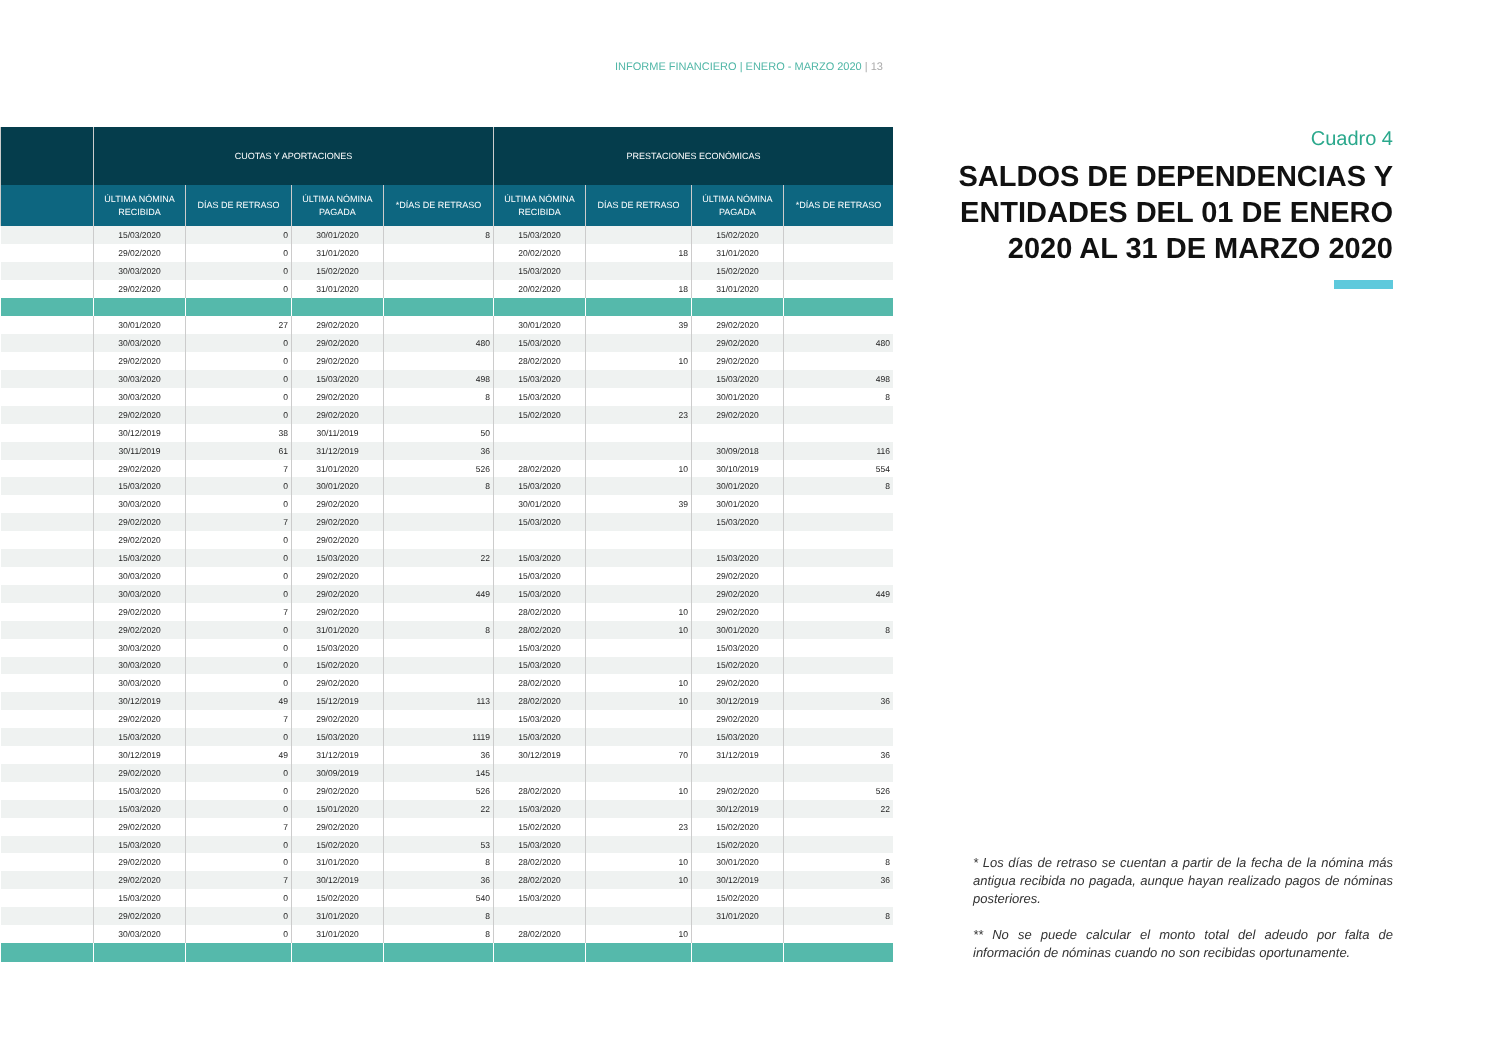INFORME FINANCIERO | ENERO - MARZO 2020 | 13
| | CUOTAS Y APORTACIONES | | | | PRESTACIONES ECONÓMICAS | | | |
| --- | --- | --- | --- | --- | --- | --- | --- | --- |
| | ÚLTIMA NÓMINA RECIBIDA | DÍAS DE RETRASO | ÚLTIMA NÓMINA PAGADA | *DÍAS DE RETRASO | ÚLTIMA NÓMINA RECIBIDA | DÍAS DE RETRASO | ÚLTIMA NÓMINA PAGADA | *DÍAS DE RETRASO |
| | 15/03/2020 | 0 | 30/01/2020 | 8 | 15/03/2020 | | 15/02/2020 | |
| | 29/02/2020 | 0 | 31/01/2020 | | 20/02/2020 | 18 | 31/01/2020 | |
| | 30/03/2020 | 0 | 15/02/2020 | | 15/03/2020 | | 15/02/2020 | |
| | 29/02/2020 | 0 | 31/01/2020 | | 20/02/2020 | 18 | 31/01/2020 | |
| | 30/01/2020 | 27 | 29/02/2020 | | 30/01/2020 | 39 | 29/02/2020 | |
| | 30/03/2020 | 0 | 29/02/2020 | 480 | 15/03/2020 | | 29/02/2020 | 480 |
| | 29/02/2020 | 0 | 29/02/2020 | | 28/02/2020 | 10 | 29/02/2020 | |
| | 30/03/2020 | 0 | 15/03/2020 | 498 | 15/03/2020 | | 15/03/2020 | 498 |
| | 30/03/2020 | 0 | 29/02/2020 | 8 | 15/03/2020 | | 30/01/2020 | 8 |
| | 29/02/2020 | 0 | 29/02/2020 | | 15/02/2020 | 23 | 29/02/2020 | |
| | 30/12/2019 | 38 | 30/11/2019 | 50 | | | | |
| | 30/11/2019 | 61 | 31/12/2019 | 36 | | | 30/09/2018 | 116 |
| | 29/02/2020 | 7 | 31/01/2020 | 526 | 28/02/2020 | 10 | 30/10/2019 | 554 |
| | 15/03/2020 | 0 | 30/01/2020 | 8 | 15/03/2020 | | 30/01/2020 | 8 |
| | 30/03/2020 | 0 | 29/02/2020 | | 30/01/2020 | 39 | 30/01/2020 | |
| | 29/02/2020 | 7 | 29/02/2020 | | 15/03/2020 | | 15/03/2020 | |
| | 29/02/2020 | 0 | 29/02/2020 | | | | | |
| | 15/03/2020 | 0 | 15/03/2020 | 22 | 15/03/2020 | | 15/03/2020 | |
| | 30/03/2020 | 0 | 29/02/2020 | | 15/03/2020 | | 29/02/2020 | |
| | 30/03/2020 | 0 | 29/02/2020 | 449 | 15/03/2020 | | 29/02/2020 | 449 |
| | 29/02/2020 | 7 | 29/02/2020 | | 28/02/2020 | 10 | 29/02/2020 | |
| | 29/02/2020 | 0 | 31/01/2020 | 8 | 28/02/2020 | 10 | 30/01/2020 | 8 |
| | 30/03/2020 | 0 | 15/03/2020 | | 15/03/2020 | | 15/03/2020 | |
| | 30/03/2020 | 0 | 15/02/2020 | | 15/03/2020 | | 15/02/2020 | |
| | 30/03/2020 | 0 | 29/02/2020 | | 28/02/2020 | 10 | 29/02/2020 | |
| | 30/12/2019 | 49 | 15/12/2019 | 113 | 28/02/2020 | 10 | 30/12/2019 | 36 |
| | 29/02/2020 | 7 | 29/02/2020 | | 15/03/2020 | | 29/02/2020 | |
| | 15/03/2020 | 0 | 15/03/2020 | 1119 | 15/03/2020 | | 15/03/2020 | |
| | 30/12/2019 | 49 | 31/12/2019 | 36 | 30/12/2019 | 70 | 31/12/2019 | 36 |
| | 29/02/2020 | 0 | 30/09/2019 | 145 | | | | |
| | 15/03/2020 | 0 | 29/02/2020 | 526 | 28/02/2020 | 10 | 29/02/2020 | 526 |
| | 15/03/2020 | 0 | 15/01/2020 | 22 | 15/03/2020 | | 30/12/2019 | 22 |
| | 29/02/2020 | 7 | 29/02/2020 | | 15/02/2020 | 23 | 15/02/2020 | |
| | 15/03/2020 | 0 | 15/02/2020 | 53 | 15/03/2020 | | 15/02/2020 | |
| | 29/02/2020 | 0 | 31/01/2020 | 8 | 28/02/2020 | 10 | 30/01/2020 | 8 |
| | 29/02/2020 | 7 | 30/12/2019 | 36 | 28/02/2020 | 10 | 30/12/2019 | 36 |
| | 15/03/2020 | 0 | 15/02/2020 | 540 | 15/03/2020 | | 15/02/2020 | |
| | 29/02/2020 | 0 | 31/01/2020 | 8 | | | 31/01/2020 | 8 |
| | 30/03/2020 | 0 | 31/01/2020 | 8 | 28/02/2020 | 10 | | |
Cuadro 4
SALDOS DE DEPENDENCIAS Y ENTIDADES DEL 01 DE ENERO 2020 AL 31 DE MARZO 2020
* Los días de retraso se cuentan a partir de la fecha de la nómina más antigua recibida no pagada, aunque hayan realizado pagos de nóminas posteriores.
** No se puede calcular el monto total del adeudo por falta de información de nóminas cuando no son recibidas oportunamente.